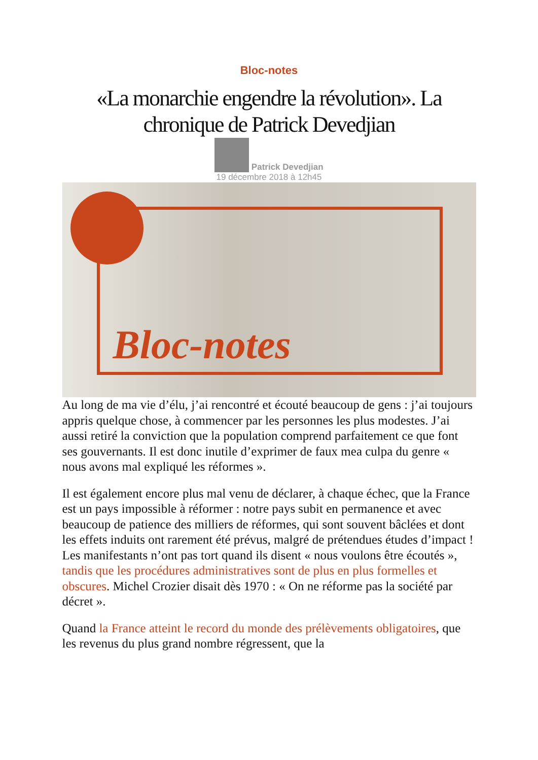Bloc-notes
«La monarchie engendre la révolution». La chronique de Patrick Devedjian
Patrick Devedjian
19 décembre 2018 à 12h45
Bloc-notes
Au long de ma vie d’élu, j’ai rencontré et écouté beaucoup de gens : j’ai toujours appris quelque chose, à commencer par les personnes les plus modestes. J’ai aussi retiré la conviction que la population comprend parfaitement ce que font ses gouvernants. Il est donc inutile d’exprimer de faux mea culpa du genre « nous avons mal expliqué les réformes ».
Il est également encore plus mal venu de déclarer, à chaque échec, que la France est un pays impossible à réformer : notre pays subit en permanence et avec beaucoup de patience des milliers de réformes, qui sont souvent bâclées et dont les effets induits ont rarement été prévus, malgré de prétendues études d’impact ! Les manifestants n’ont pas tort quand ils disent « nous voulons être écoutés », tandis que les procédures administratives sont de plus en plus formelles et obscures. Michel Crozier disait dès 1970 : « On ne réforme pas la société par décret ».
Quand la France atteint le record du monde des prélèvements obligatoires, que les revenus du plus grand nombre régressent, que la